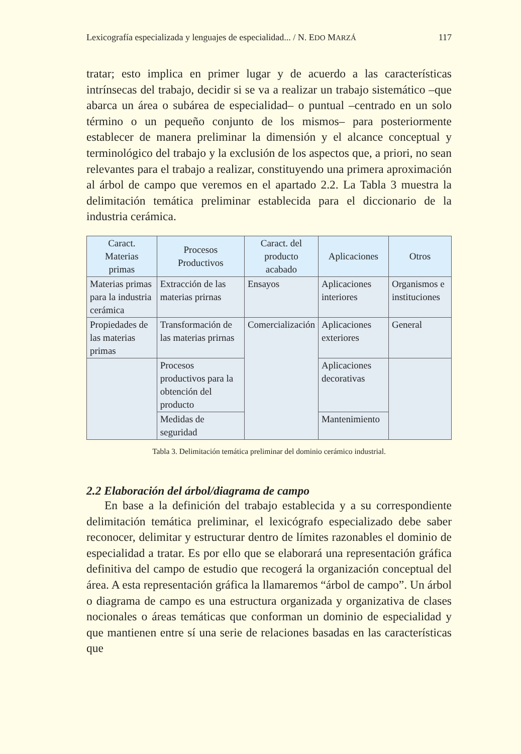Lexicografía especializada y lenguajes de especialidad... / N. EDO MARZÁ 117
tratar; esto implica en primer lugar y de acuerdo a las características intrínsecas del trabajo, decidir si se va a realizar un trabajo sistemático –que abarca un área o subárea de especialidad– o puntual –centrado en un solo término o un pequeño conjunto de los mismos– para posteriormente establecer de manera preliminar la dimensión y el alcance conceptual y terminológico del trabajo y la exclusión de los aspectos que, a priori, no sean relevantes para el trabajo a realizar, constituyendo una primera aproximación al árbol de campo que veremos en el apartado 2.2. La Tabla 3 muestra la delimitación temática preliminar establecida para el diccionario de la industria cerámica.
| Caract. Materias primas | Procesos Productivos | Caract. del producto acabado | Aplicaciones | Otros |
| --- | --- | --- | --- | --- |
| Materias primas para la industria cerámica | Extracción de las materias prirnas | Ensayos | Aplicaciones interiores | Organismos e instituciones |
| Propiedades de las materias primas | Transformación de las materias prirnas | Comercialización | Aplicaciones exteriores | General |
| | Procesos productivos para la obtención del producto | | Aplicaciones decorativas | |
| | Medidas de seguridad | | Mantenimiento | |
Tabla 3. Delimitación temática preliminar del dominio cerámico industrial.
2.2 Elaboración del árbol/diagrama de campo
En base a la definición del trabajo establecida y a su correspondiente delimitación temática preliminar, el lexicógrafo especializado debe saber reconocer, delimitar y estructurar dentro de límites razonables el dominio de especialidad a tratar. Es por ello que se elaborará una representación gráfica definitiva del campo de estudio que recogerá la organización conceptual del área. A esta representación gráfica la llamaremos “árbol de campo”. Un árbol o diagrama de campo es una estructura organizada y organizativa de clases nocionales o áreas temáticas que conforman un dominio de especialidad y que mantienen entre sí una serie de relaciones basadas en las características que